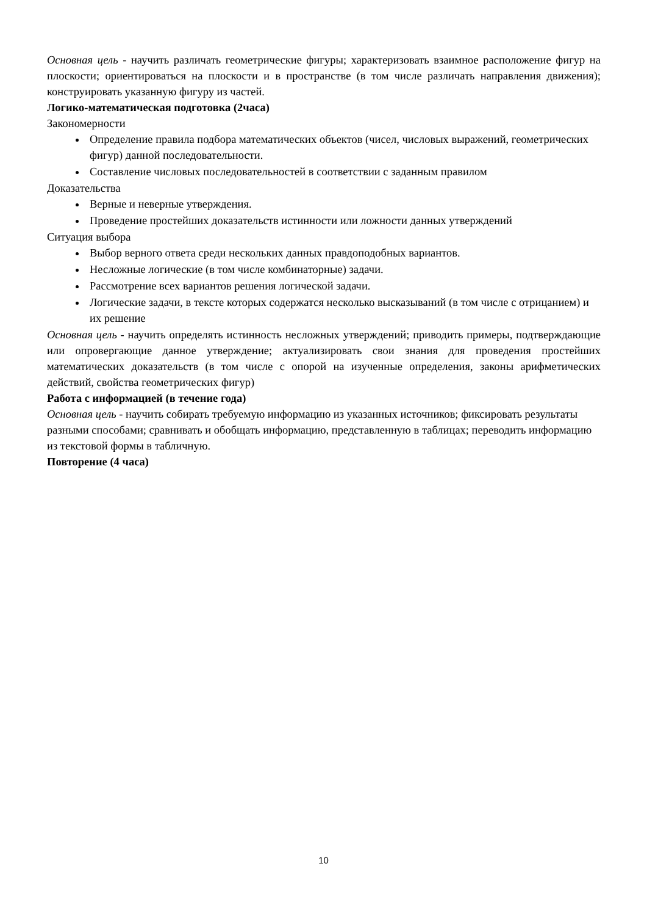Основная цель - научить различать геометрические фигуры; характеризовать взаимное расположение фигур на плоскости; ориентироваться на плоскости и в пространстве (в том числе различать направления движения); конструировать указанную фигуру из частей.
Логико-математическая подготовка (2часа)
Закономерности
Определение правила подбора математических объектов (чисел, числовых выражений, геометрических фигур) данной последовательности.
Составление числовых последовательностей в соответствии с заданным правилом
Доказательства
Верные и неверные утверждения.
Проведение простейших доказательств истинности или ложности данных утверждений
Ситуация выбора
Выбор верного ответа среди нескольких данных правдоподобных вариантов.
Несложные логические (в том числе комбинаторные) задачи.
Рассмотрение всех вариантов решения логической задачи.
Логические задачи, в тексте которых содержатся несколько высказываний (в том числе с отрицанием) и их решение
Основная цель - научить определять истинность несложных утверждений; приводить примеры, подтверждающие или опровергающие данное утверждение; актуализировать свои знания для проведения простейших математических доказательств (в том числе с опорой на изученные определения, законы арифметических действий, свойства геометрических фигур)
Работа с информацией (в течение года)
Основная цель - научить собирать требуемую информацию из указанных источников; фиксировать результаты разными способами; сравнивать и обобщать информацию, представленную в таблицах; переводить информацию из текстовой формы в табличную.
Повторение (4 часа)
10